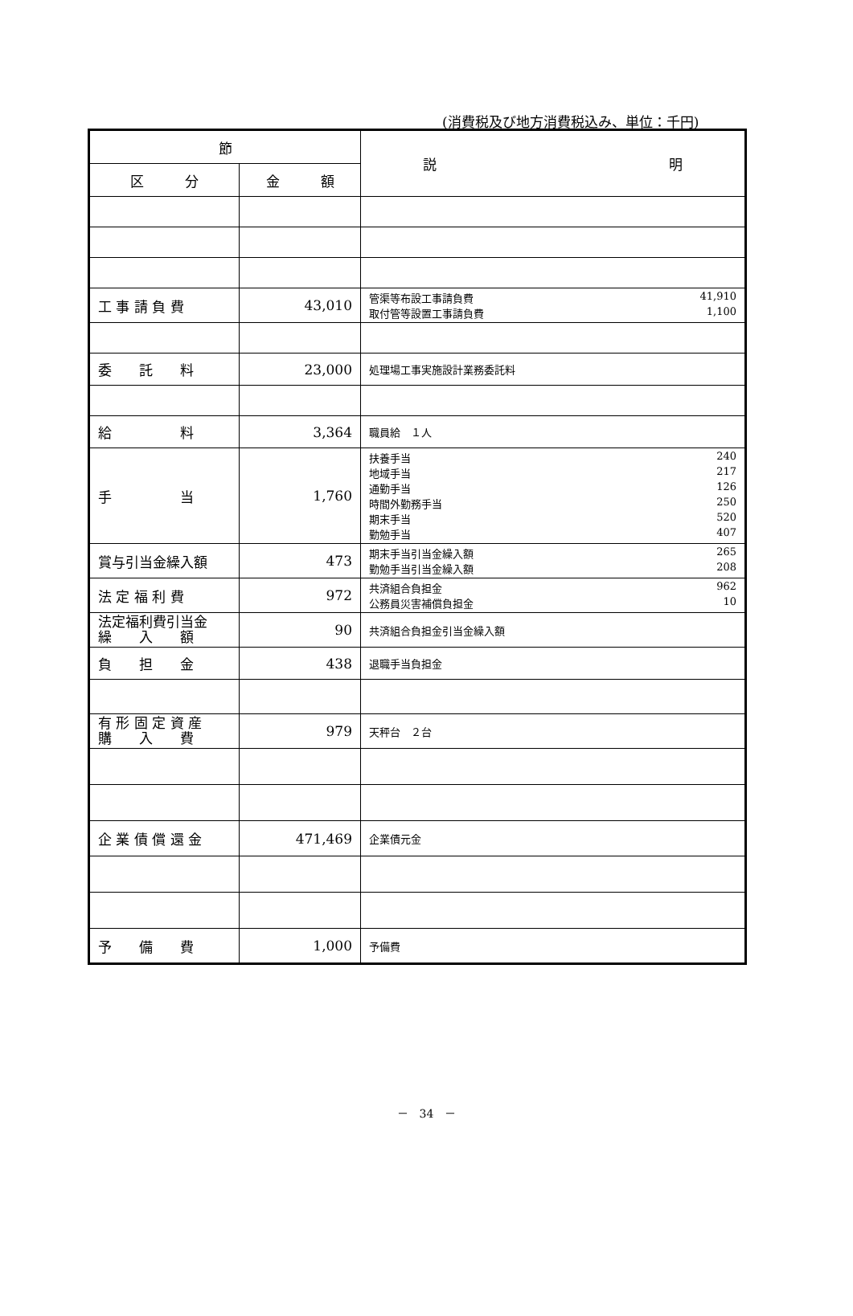(消費税及び地方消費税込み、単位：千円)
| 節 | | 説 明 |
| --- | --- | --- |
| 区 分 | 金 額 | |
| 工 事 請 負 費 | 43,010 | 管渠等布設工事請負費 41,910 取付管等設置工事請負費 1,100 |
| 委 託 料 | 23,000 | 処理場工事実施設計業務委託料 |
| 給 料 | 3,364 | 職員給 １人 |
| 手 当 | 1,760 | 扶養手当 240 地域手当 217 通勤手当 126 時間外勤務手当 250 期末手当 520 勤勉手当 407 |
| 賞与引当金繰入額 | 473 | 期末手当引当金繰入額 265 勤勉手当引当金繰入額 208 |
| 法 定 福 利 費 | 972 | 共済組合負担金 962 公務員災害補償負担金 10 |
| 法定福利費引当金 繰 入 額 | 90 | 共済組合負担金引当金繰入額 |
| 負 担 金 | 438 | 退職手当負担金 |
| 有 形 固 定 資 産 購 入 費 | 979 | 天秤台 ２台 |
| 企 業 債 償 還 金 | 471,469 | 企業債元金 |
| 予 備 費 | 1,000 | 予備費 |
－　34　－